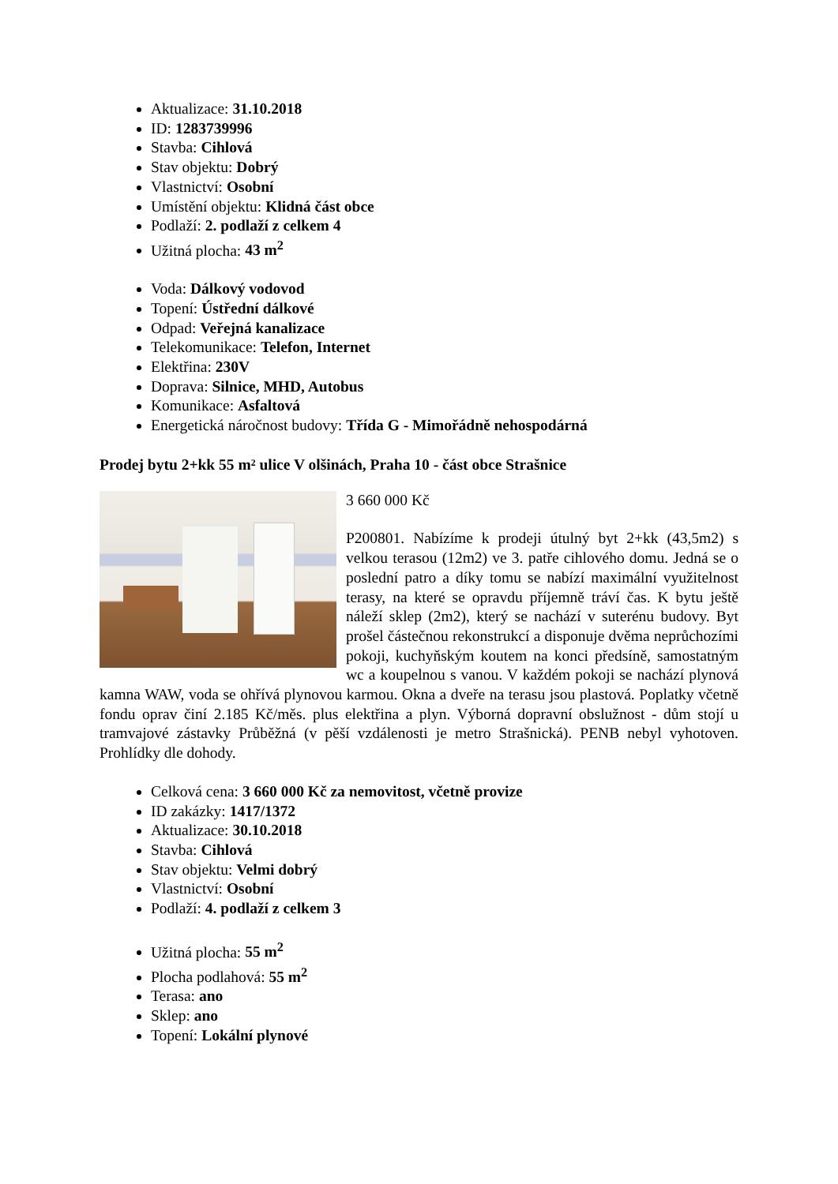Aktualizace: 31.10.2018
ID: 1283739996
Stavba: Cihlová
Stav objektu: Dobrý
Vlastnictví: Osobní
Umístění objektu: Klidná část obce
Podlaží: 2. podlaží z celkem 4
Užitná plocha: 43 m<sup>2</sup>
Voda: Dálkový vodovod
Topení: Ústřední dálkové
Odpad: Veřejná kanalizace
Telekomunikace: Telefon, Internet
Elektřina: 230V
Doprava: Silnice, MHD, Autobus
Komunikace: Asfaltová
Energetická náročnost budovy: Třída G - Mimořádně nehospodárná
Prodej bytu 2+kk 55 m² ulice V olšinách, Praha 10 - část obce Strašnice
3 660 000 Kč
P200801. Nabízíme k prodeji útulný byt 2+kk (43,5m2) s velkou terasou (12m2) ve 3. patře cihlového domu. Jedná se o poslední patro a díky tomu se nabízí maximální využitelnost terasy, na které se opravdu příjemně tráví čas. K bytu ještě náleží sklep (2m2), který se nachází v suterénu budovy. Byt prošel částečnou rekonstrukcí a disponuje dvěma neprůchozími pokoji, kuchyňským koutem na konci předsíně, samostatným wc a koupelnou s vanou. V každém pokoji se nachází plynová kamna WAW, voda se ohřívá plynovou karmou. Okna a dveře na terasu jsou plastová. Poplatky včetně fondu oprav činí 2.185 Kč/měs. plus elektřina a plyn. Výborná dopravní obslužnost - dům stojí u tramvajové zástavky Průběžná (v pěší vzdálenosti je metro Strašnická). PENB nebyl vyhotoven. Prohlídky dle dohody.
Celková cena: 3 660 000 Kč za nemovitost, včetně provize
ID zakázky: 1417/1372
Aktualizace: 30.10.2018
Stavba: Cihlová
Stav objektu: Velmi dobrý
Vlastnictví: Osobní
Podlaží: 4. podlaží z celkem 3
Užitná plocha: 55 m<sup>2</sup>
Plocha podlahová: 55 m<sup>2</sup>
Terasa: ano
Sklep: ano
Topení: Lokální plynové